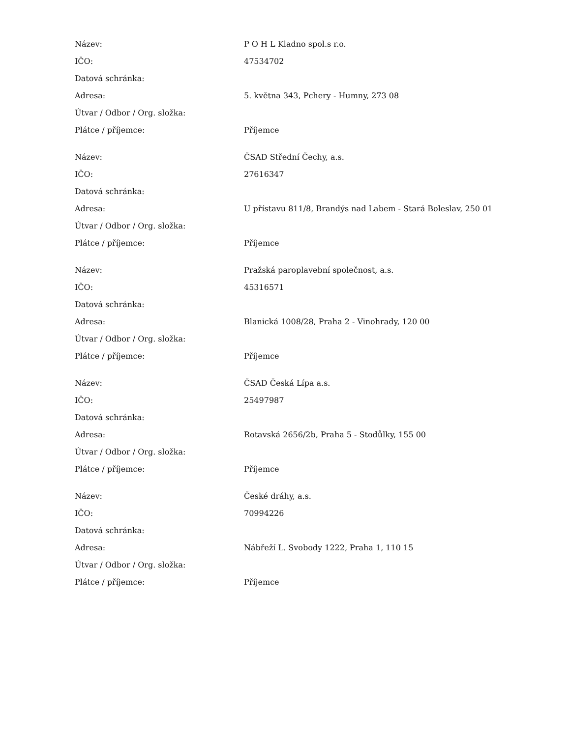| Název: | P O H L Kladno spol.s r.o. |
| IČO: | 47534702 |
| Datová schránka: | |
| Adresa: | 5. května 343, Pchery - Humny, 273 08 |
| Útvar / Odbor / Org. složka: | |
| Plátce / příjemce: | Příjemce |
| Název: | ČSAD Střední Čechy, a.s. |
| IČO: | 27616347 |
| Datová schránka: | |
| Adresa: | U přístavu 811/8, Brandýs nad Labem - Stará Boleslav, 250 01 |
| Útvar / Odbor / Org. složka: | |
| Plátce / příjemce: | Příjemce |
| Název: | Pražská paroplavební společnost, a.s. |
| IČO: | 45316571 |
| Datová schránka: | |
| Adresa: | Blanická 1008/28, Praha 2 - Vinohrady, 120 00 |
| Útvar / Odbor / Org. složka: | |
| Plátce / příjemce: | Příjemce |
| Název: | ČSAD Česká Lípa a.s. |
| IČO: | 25497987 |
| Datová schránka: | |
| Adresa: | Rotavská 2656/2b, Praha 5 - Stodůlky, 155 00 |
| Útvar / Odbor / Org. složka: | |
| Plátce / příjemce: | Příjemce |
| Název: | České dráhy, a.s. |
| IČO: | 70994226 |
| Datová schránka: | |
| Adresa: | Nábřeží L. Svobody 1222, Praha 1, 110 15 |
| Útvar / Odbor / Org. složka: | |
| Plátce / příjemce: | Příjemce |